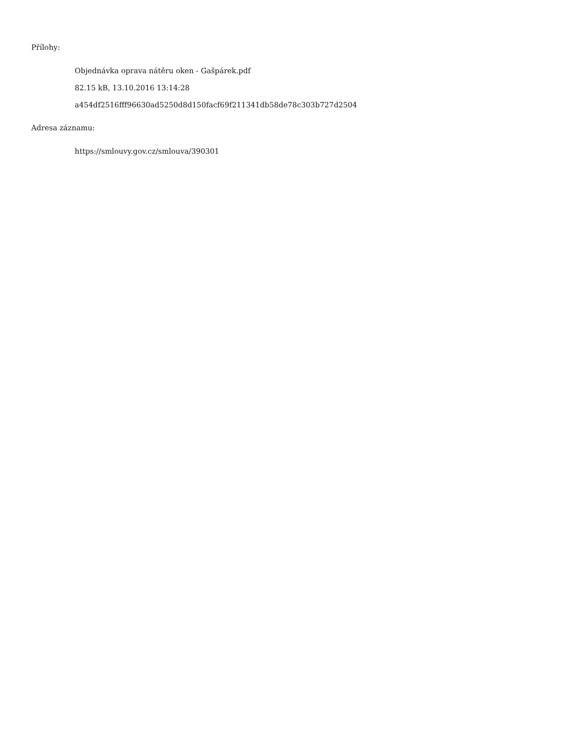Přílohy:
Objednávka oprava nátěru oken - Gašpárek.pdf
82.15 kB, 13.10.2016 13:14:28
a454df2516fff96630ad5250d8d150facf69f211341db58de78c303b727d2504
Adresa záznamu:
https://smlouvy.gov.cz/smlouva/390301